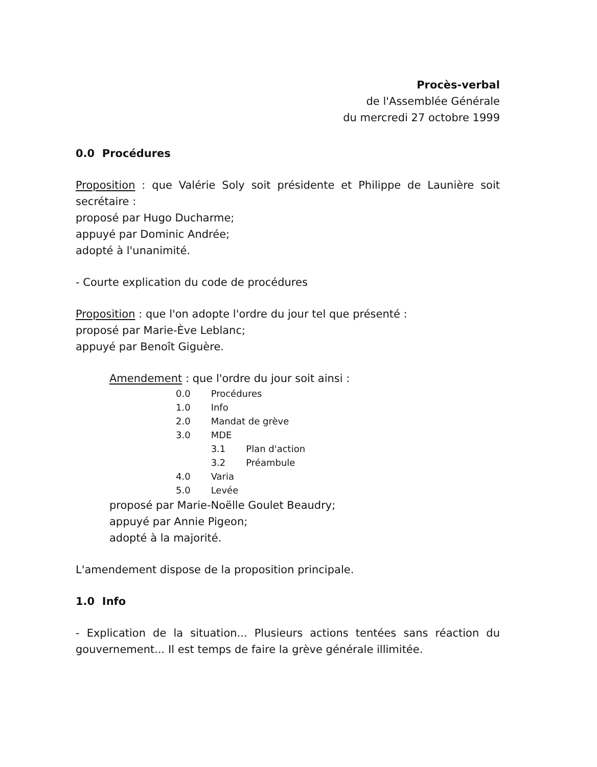Procès-verbal
de l'Assemblée Générale
du mercredi 27 octobre 1999
0.0 Procédures
Proposition : que Valérie Soly soit présidente et Philippe de Launière soit secrétaire :
proposé par Hugo Ducharme;
appuyé par Dominic Andrée;
adopté à l'unanimité.
- Courte explication du code de procédures
Proposition : que l'on adopte l'ordre du jour tel que présenté :
proposé par Marie-Ève Leblanc;
appuyé par Benoît Giguère.
Amendement : que l'ordre du jour soit ainsi :
| 0.0 | Procédures | |
| 1.0 | Info | |
| 2.0 | Mandat de grève | |
| 3.0 | MDE | |
| | 3.1 | Plan d'action |
| | 3.2 | Préambule |
| 4.0 | Varia | |
| 5.0 | Levée | |
proposé par Marie-Noëlle Goulet Beaudry;
appuyé par Annie Pigeon;
adopté à la majorité.
L'amendement dispose de la proposition principale.
1.0 Info
- Explication de la situation... Plusieurs actions tentées sans réaction du gouvernement... Il est temps de faire la grève générale illimitée.